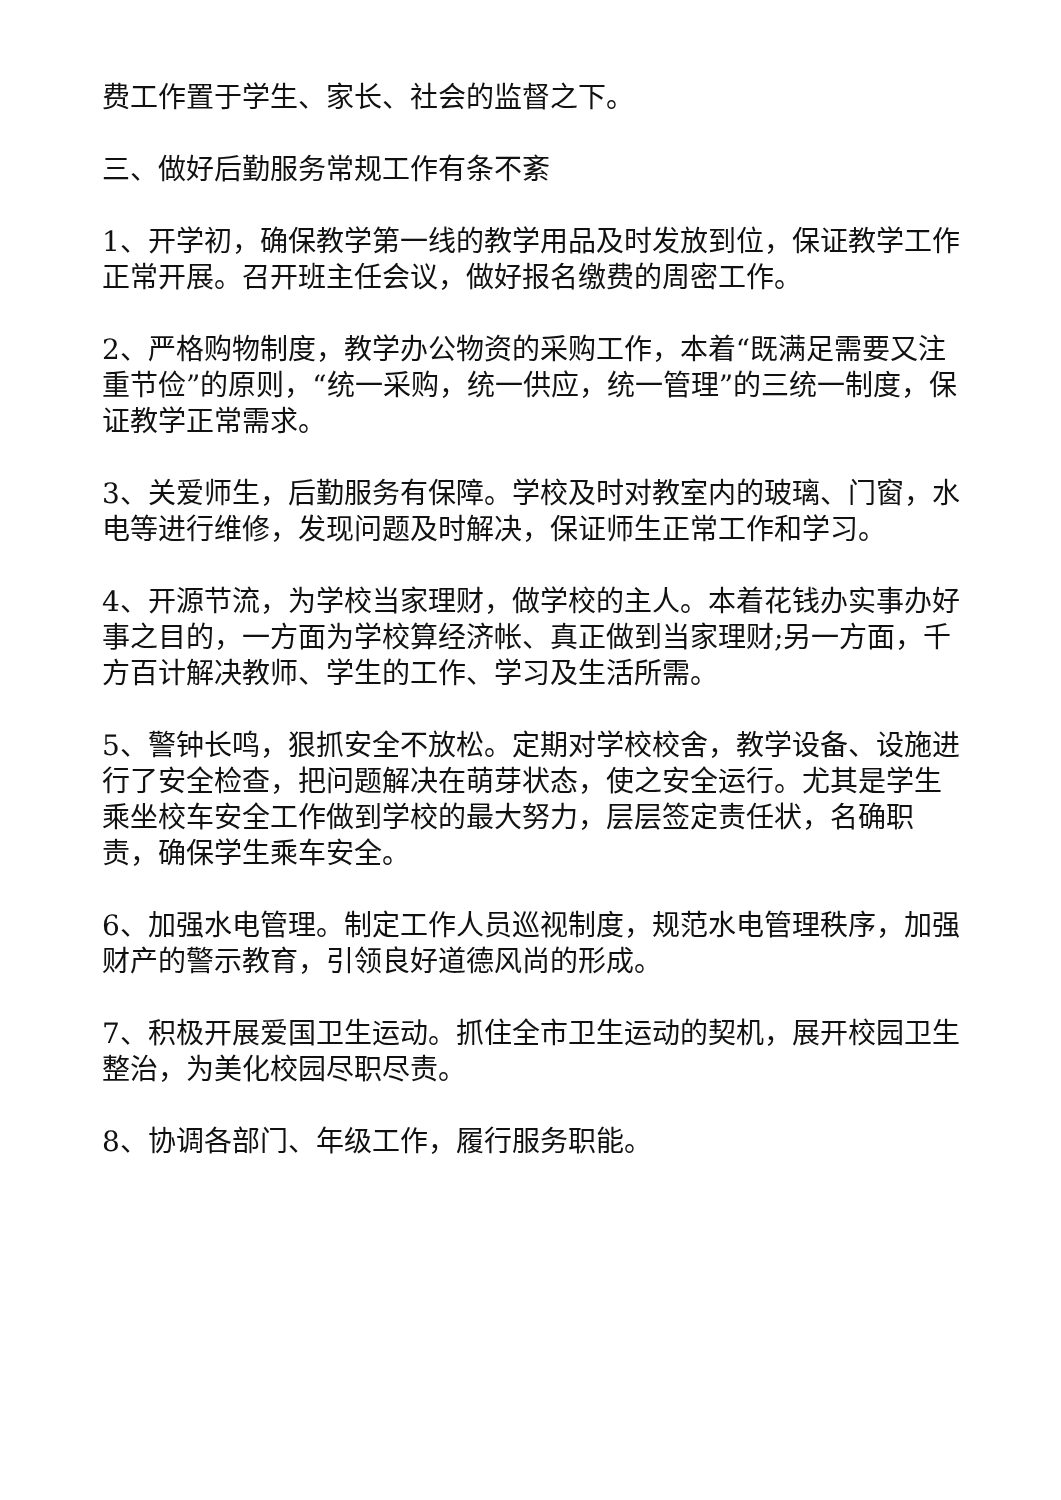费工作置于学生、家长、社会的监督之下。
三、做好后勤服务常规工作有条不紊
1、开学初，确保教学第一线的教学用品及时发放到位，保证教学工作正常开展。召开班主任会议，做好报名缴费的周密工作。
2、严格购物制度，教学办公物资的采购工作，本着“既满足需要又注重节俭”的原则，“统一采购，统一供应，统一管理”的三统一制度，保证教学正常需求。
3、关爱师生，后勤服务有保障。学校及时对教室内的玻璃、门窗，水电等进行维修，发现问题及时解决，保证师生正常工作和学习。
4、开源节流，为学校当家理财，做学校的主人。本着花钱办实事办好事之目的，一方面为学校算经济帐、真正做到当家理财;另一方面，千方百计解决教师、学生的工作、学习及生活所需。
5、警钟长鸣，狠抓安全不放松。定期对学校校舍，教学设备、设施进行了安全检查，把问题解决在萌芽状态，使之安全运行。尤其是学生乘坐校车安全工作做到学校的最大努力，层层签定责任状，名确职责，确保学生乘车安全。
6、加强水电管理。制定工作人员巡视制度，规范水电管理秩序，加强财产的警示教育，引领良好道德风尚的形成。
7、积极开展爱国卫生运动。抓住全市卫生运动的契机，展开校园卫生整治，为美化校园尽职尽责。
8、协调各部门、年级工作，履行服务职能。